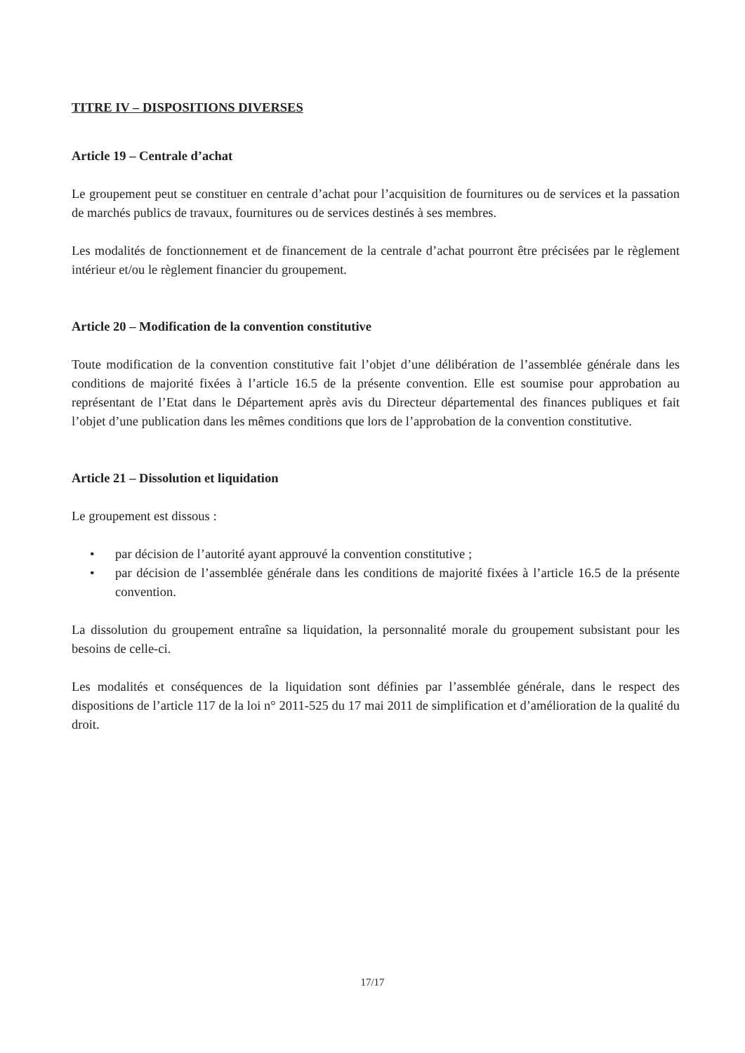TITRE IV – DISPOSITIONS DIVERSES
Article 19 – Centrale d’achat
Le groupement peut se constituer en centrale d’achat pour l’acquisition de fournitures ou de services et la passation de marchés publics de travaux, fournitures ou de services destinés à ses membres.
Les modalités de fonctionnement et de financement de la centrale d’achat pourront être précisées par le règlement intérieur et/ou le règlement financier du groupement.
Article 20 – Modification de la convention constitutive
Toute modification de la convention constitutive fait l’objet d’une délibération de l’assemblée générale dans les conditions de majorité fixées à l’article 16.5 de la présente convention. Elle est soumise pour approbation au représentant de l’Etat dans le Département après avis du Directeur départemental des finances publiques et fait l’objet d’une publication dans les mêmes conditions que lors de l’approbation de la convention constitutive.
Article 21 – Dissolution et liquidation
Le groupement est dissous :
• par décision de l’autorité ayant approuvé la convention constitutive ;
• par décision de l’assemblée générale dans les conditions de majorité fixées à l’article 16.5 de la présente convention.
La dissolution du groupement entraîne sa liquidation, la personnalité morale du groupement subsistant pour les besoins de celle-ci.
Les modalités et conséquences de la liquidation sont définies par l’assemblée générale, dans le respect des dispositions de l’article 117 de la loi n° 2011-525 du 17 mai 2011 de simplification et d’amélioration de la qualité du droit.
17/17